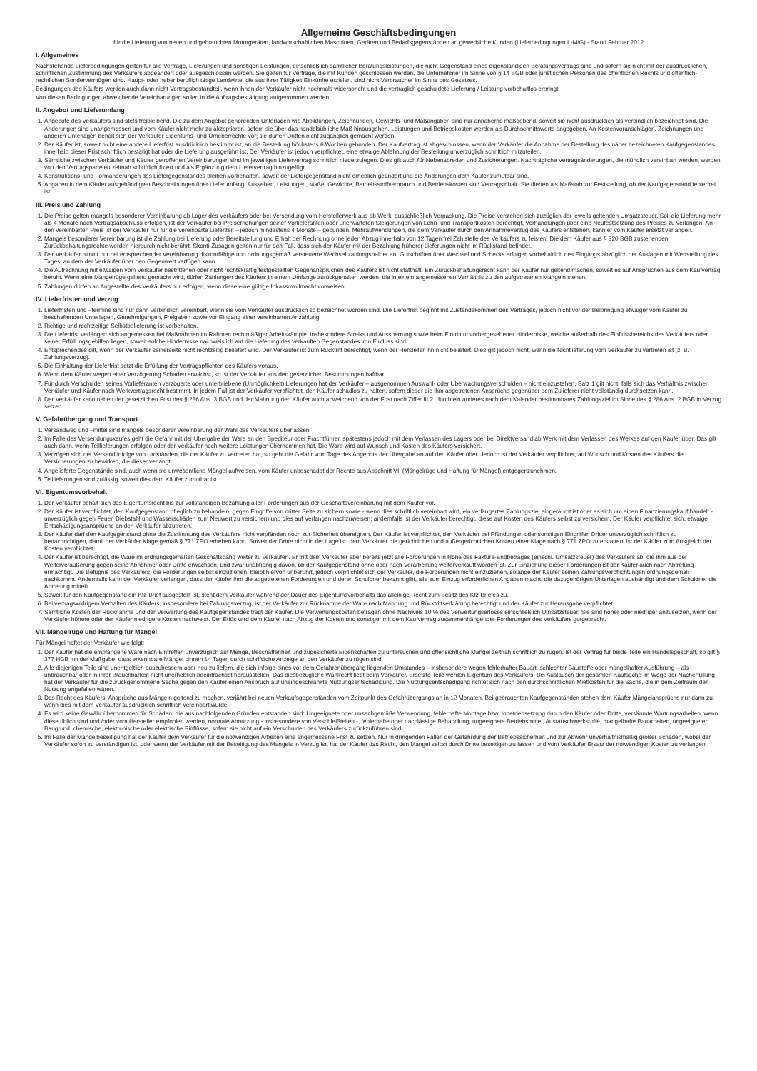Allgemeine Geschäftsbedingungen
für die Lieferung von neuen und gebrauchten Motorgeräten, landwirtschaftlichen Maschinen, Geräten und Bedarfsgegenständen an gewerbliche Kunden (Lieferbedingungen L-M/G) - Stand Februar 2012
I. Allgemeines
Nachstehende Lieferbedingungen gelten für alle Verträge, Lieferungen und sonstigen Leistungen, einschließlich sämtlicher Beratungsleistungen, die nicht Gegenstand eines eigenständigen Beratungsvertrags sind und sofern sie nicht mit der ausdrücklichen, schriftlichen Zustimmung des Verkäufers abgeändert oder ausgeschlossen werden. Sie gelten für Verträge, die mit Kunden geschlossen werden, die Unternehmer im Sinne von § 14 BGB oder juristischen Personen des öffentlichen Rechts und öffentlich-rechtlichen Sondervermögen sind. Haupt- oder nebenberuflich tätige Landwirte, die aus ihrer Tätigkeit Einkünfte erzielen, sind nicht Verbraucher im Sinne des Gesetzes.
Bedingungen des Käufers werden auch dann nicht Vertragsbestandteil, wenn ihnen der Verkäufer nicht nochmals widerspricht und die vertraglich geschuldete Lieferung / Leistung vorbehaltlos erbringt.
Von diesen Bedingungen abweichende Vereinbarungen sollen in die Auftragsbestätigung aufgenommen werden.
II. Angebot und Lieferumfang
1. Angebote des Verkäufers sind stets freibleibend. Die zu dem Angebot gehörenden Unterlagen wie Abbildungen, Zeichnungen, Gewichts- und Maßangaben sind nur annähernd maßgebend, soweit sie nicht ausdrücklich als verbindlich bezeichnet sind. Die Änderungen sind unangemessen und vom Käufer nicht mehr zu akzeptieren, sofern sie über das handelsübliche Maß hinausgehen. Leistungen und Betriebskosten werden als Durchschnittswerte angegeben. An Kostenvoranschlägen, Zeichnungen und anderen Unterlagen behält sich der Verkäufer Eigentums- und Urheberrechte vor; sie dürfen Dritten nicht zugänglich gemacht werden.
2. Der Käufer ist, soweit nicht eine andere Lieferfrist ausdrücklich bestimmt ist, an die Bestellung höchstens 6 Wochen gebunden. Der Kaufvertrag ist abgeschlossen, wenn der Verkäufer die Annahme der Bestellung des näher bezeichneten Kaufgegenstandes innerhalb dieser Frist schriftlich bestätigt hat oder die Lieferung ausgeführt ist. Der Verkäufer ist jedoch verpflichtet, eine etwaige Ablehnung der Bestellung unverzüglich schriftlich mitzuteilen.
3. Sämtliche zwischen Verkäufer und Käufer getroffenen Vereinbarungen sind im jeweiligen Liefervertrag schriftlich niederzulegen. Dies gilt auch für Nebenabreden und Zusicherungen. Nachträgliche Vertragsänderungen, die mündlich vereinbart werden, werden von den Vertragsparteien zeitnah schriftlich fixiert und als Ergänzung dem Liefervertrag hinzugefügt.
4. Konstruktions- und Formänderungen des Liefergegenstandes bleiben vorbehalten, soweit der Liefergegenstand nicht erheblich geändert und die Änderungen dem Käufer zumutbar sind.
5. Angaben in dem Käufer ausgehändigten Beschreibungen über Lieferumfang, Aussehen, Leistungen, Maße, Gewichte, Betriebsstoffverbrauch und Betriebskosten sind Vertragsinhalt. Sie dienen als Maßstab zur Feststellung, ob der Kaufgegenstand fehlerfrei ist.
III. Preis und Zahlung
1. Die Preise gelten mangels besonderer Vereinbarung ab Lager des Verkäufers oder bei Versendung vom Herstellerwerk aus ab Werk, ausschließlich Verpackung. Die Preise verstehen sich zuzüglich der jeweils geltenden Umsatzsteuer. Soll die Lieferung mehr als 4 Monate nach Vertragsabschluss erfolgen, ist der Verkäufer bei Preiserhöhungen seiner Vorlieferanten oder unerwarteten Steigerungen von Lohn- und Transportkosten berechtigt, Verhandlungen über eine Neufestsetzung des Preises zu verlangen. An den vereinbarten Preis ist der Verkäufer nur für die vereinbarte Lieferzeit – jedoch mindestens 4 Monate – gebunden. Mehraufwendungen, die dem Verkäufer durch den Annahmeverzug des Käufers entstehen, kann er vom Käufer ersetzt verlangen.
2. Mangels besonderer Vereinbarung ist die Zahlung bei Lieferung oder Bereitstellung und Erhalt der Rechnung ohne jeden Abzug innerhalb von 12 Tagen frei Zahlstelle des Verkäufers zu leisten. Die dem Käufer aus § 320 BGB zustehenden Zurückbehaltungsrechte werden hierdurch nicht berührt. Skonti-Zusagen gelten nur für den Fall, dass sich der Käufer mit der Bezahlung früherer Lieferungen nicht im Rückstand befindet.
3. Der Verkäufer nimmt nur bei entsprechender Vereinbarung diskontfähige und ordnungsgemäß versteuerte Wechsel zahlungshalber an. Gutschriften über Wechsel und Schecks erfolgen vorbehaltlich des Eingangs abzüglich der Auslagen mit Wertstellung des Tages, an dem der Verkäufer über den Gegenwert verfügen kann.
4. Die Aufrechnung mit etwaigen vom Verkäufer bestrittenen oder nicht rechtskräftig festgestellten Gegenansprüchen des Käufers ist nicht statthaft. Ein Zurückbehaltungsrecht kann der Käufer nur geltend machen, soweit es auf Ansprüchen aus dem Kaufvertrag beruht. Wenn eine Mängelrüge geltend gemacht wird, dürfen Zahlungen des Käufers in einem Umfange zurückgehalten werden, die in einem angemessenen Verhältnis zu den aufgetretenen Mängeln stehen.
5. Zahlungen dürfen an Angestellte des Verkäufers nur erfolgen, wenn diese eine gültige Inkassovollmacht vorweisen.
IV. Lieferfristen und Verzug
1. Lieferfristen und –termine sind nur dann verbindlich vereinbart, wenn sie vom Verkäufer ausdrücklich so bezeichnet worden sind. Die Lieferfrist beginnt mit Zustandekommen des Vertrages, jedoch nicht vor der Beibringung etwaiger vom Käufer zu beschaffenden Unterlagen, Genehmigungen, Freigaben sowie vor Eingang einer vereinbarten Anzahlung.
2. Richtige und rechtzeitige Selbstbelieferung ist vorbehalten.
3. Die Lieferfrist verlängert sich angemessen bei Maßnahmen im Rahmen rechtmäßiger Arbeitskämpfe, insbesondere Streiks und Aussperrung sowie beim Eintritt unvorhergesehener Hindernisse, welche außerhalb des Einflussbereichs des Verkäufers oder seiner Erfüllungsgehilfen liegen, soweit solche Hindernisse nachweislich auf die Lieferung des verkauften Gegenstandes von Einfluss sind.
4. Entsprechendes gilt, wenn der Verkäufer seinerseits nicht rechtzeitig beliefert wird. Der Verkäufer ist zum Rücktritt berechtigt, wenn der Hersteller ihn nicht beliefert. Dies gilt jedoch nicht, wenn die Nichtlieferung vom Verkäufer zu vertreten ist (z. B. Zahlungsverzug).
5. Die Einhaltung der Lieferfrist setzt die Erfüllung der Vertragspflichten des Käufers voraus.
6. Wenn dem Käufer wegen einer Verzögerung Schaden erwächst, so ist der Verkäufer aus den gesetzlichen Bestimmungen haftbar.
7. Für durch Verschulden seines Vorlieferanten verzögerte oder unterbliebene (Unmöglichkeit) Lieferungen hat der Verkäufer – ausgenommen Auswahl- oder Überwachungsverschulden – nicht einzustehen. Satz 1 gilt nicht, falls sich das Verhältnis zwischen Verkäufer und Käufer nach Werkvertragsrecht bestimmt. In jedem Fall ist der Verkäufer verpflichtet, den Käufer schadlos zu halten, sofern dieser die ihm abgetretenen Ansprüche gegenüber dem Zulieferer nicht vollständig durchsetzen kann.
8. Der Verkäufer kann neben der gesetzlichen Frist des § 286 Abs. 3 BGB und der Mahnung den Käufer auch abweichend von der Frist nach Ziffer III.2. durch ein anderes nach dem Kalender bestimmbares Zahlungsziel im Sinne des § 286 Abs. 2 BGB in Verzug setzen.
V. Gefahrübergang und Transport
1. Versandweg und –mittel sind mangels besonderer Vereinbarung der Wahl des Verkäufers überlassen.
2. Im Falle des Versendungskaufes geht die Gefahr mit der Übergabe der Ware an den Spediteur oder Frachtführer, spätestens jedoch mit dem Verlassen des Lagers oder bei Direktversand ab Werk mit dem Verlassen des Werkes auf den Käufer über. Das gilt auch dann, wenn Teillieferungen erfolgen oder der Verkäufer noch weitere Leistungen übernommen hat. Die Ware wird auf Wunsch und Kosten des Käufers versichert.
3. Verzögert sich der Versand infolge von Umständen, die der Käufer zu vertreten hat, so geht die Gefahr vom Tage des Angebots der Übergabe an auf den Käufer über. Jedoch ist der Verkäufer verpflichtet, auf Wunsch und Kosten des Käufers die Versicherungen zu bewirken, die dieser verlangt.
4. Angelieferte Gegenstände sind, auch wenn sie unwesentliche Mängel aufweisen, vom Käufer unbeschadet der Rechte aus Abschnitt VII (Mängelrüge und Haftung für Mängel) entgegenzunehmen.
5. Teillieferungen sind zulässig, soweit dies dem Käufer zumutbar ist.
VI. Eigentumsvorbehalt
1. Der Verkäufer behält sich das Eigentumsrecht bis zur vollständigen Bezahlung aller Forderungen aus der Geschäftsvereinbarung mit dem Käufer vor.
2. Der Käufer ist verpflichtet, den Kaufgegenstand pfleglich zu behandeln, gegen Eingriffe von dritter Seite zu sichern sowie - wenn dies schriftlich vereinbart wird, ein verlängertes Zahlungsziel eingeräumt ist oder es sich um einen Finanzierungskauf handelt - unverzüglich gegen Feuer, Diebstahl und Wasserschäden zum Neuwert zu versichern und dies auf Verlangen nachzuweisen; andernfalls ist der Verkäufer berechtigt, diese auf Kosten des Käufers selbst zu versichern. Der Käufer verpflichtet sich, etwaige Entschädigungsansprüche an den Verkäufer abzutreten.
3. Der Käufer darf den Kaufgegenstand ohne die Zustimmung des Verkäufers nicht verpfänden noch zur Sicherheit übereignen. Der Käufer ist verpflichtet, den Verkäufer bei Pfändungen oder sonstigen Eingriffen Dritter unverzüglich schriftlich zu benachrichtigen, damit der Verkäufer Klage gemäß § 771 ZPO erheben kann. Soweit der Dritte nicht in der Lage ist, dem Verkäufer die gerichtlichen und außergerichtlichen Kosten einer Klage nach § 771 ZPO zu erstatten, ist der Käufer zum Ausgleich der Kosten verpflichtet.
4. Der Käufer ist berechtigt, die Ware im ordnungsgemäßen Geschäftsgang weiter zu verkaufen. Er tritt dem Verkäufer aber bereits jetzt alle Forderungen in Höhe des Faktura-Endbetrages (einschl. Umsatzsteuer) des Verkäufers ab, die ihm aus der Weiterveräußerung gegen seine Abnehmer oder Dritte erwachsen, und zwar unabhängig davon, ob der Kaufgegenstand ohne oder nach Verarbeitung weiterverkauft worden ist. Zur Einziehung dieser Forderungen ist der Käufer auch nach Abtretung ermächtigt. Die Befugnis des Verkäufers, die Forderungen selbst einzuziehen, bleibt hiervon unberührt, jedoch verpflichtet sich der Verkäufer, die Forderungen nicht einzuziehen, solange der Käufer seinen Zahlungsverpflichtungen ordnungsgemäß nachkommt. Andernfalls kann der Verkäufer verlangen, dass der Käufer ihm die abgetretenen Forderungen und deren Schuldner bekannt gibt, alle zum Einzug erforderlichen Angaben macht, die dazugehörigen Unterlagen aushändigt und dem Schuldner die Abtretung mitteilt.
5. Soweit für den Kaufgegenstand ein Kfz-Brief ausgestellt ist, steht dem Verkäufer während der Dauer des Eigentumsvorbehalts das alleinige Recht zum Besitz des Kfz-Briefes zu.
6. Bei vertragswidrigem Verhalten des Käufers, insbesondere bei Zahlungsverzug, ist der Verkäufer zur Rücknahme der Ware nach Mahnung und Rücktrittserklärung berechtigt und der Käufer zur Herausgabe verpflichtet.
7. Sämtliche Kosten der Rücknahme und der Verwertung des Kaufgegenstandes trägt der Käufer. Die Verwertungskosten betragen ohne Nachweis 10 % des Verwertungserlöses einschließlich Umsatzsteuer. Sie sind höher oder niedriger anzusetzen, wenn der Verkäufer höhere oder der Käufer niedrigere Kosten nachweist. Der Erlös wird dem Käufer nach Abzug der Kosten und sonstiger mit dem Kaufvertrag zusammenhängender Forderungen des Verkäufers gutgebracht.
VII. Mängelrüge und Haftung für Mängel
Für Mängel haftet der Verkäufer wie folgt:
1. Der Käufer hat die empfangene Ware nach Eintreffen unverzüglich auf Menge, Beschaffenheit und zugesicherte Eigenschaften zu untersuchen und offensichtliche Mängel zeitnah schriftlich zu rügen. Ist der Vertrag für beide Teile ein Handelsgeschäft, so gilt § 377 HGB mit der Maßgabe, dass erkennbare Mängel binnen 14 Tagen durch schriftliche Anzeige an den Verkäufer zu rügen sind.
2. Alle diejenigen Teile sind unentgeltlich auszubessern oder neu zu liefern, die sich infolge eines vor dem Gefahrenübergang liegenden Umstandes – insbesondere wegen fehlerhafter Bauart, schlechter Baustoffe oder mangelhafter Ausführung – als unbrauchbar oder in ihrer Brauchbarkeit nicht unerheblich beeinträchtigt herausstellen. Das diesbezügliche Wahlrecht liegt beim Verkäufer. Ersetzte Teile werden Eigentum des Verkäufers. Bei Austausch der gesamten Kaufsache im Wege der Nacherfüllung hat der Verkäufer für die zurückgenommene Sache gegen den Käufer einen Anspruch auf uneingeschränkte Nutzungsentschädigung. Die Nutzungsentschädigung richtet sich nach den durchschnittlichen Mietkosten für die Sache, die in dem Zeitraum der Nutzung angefallen wären.
3. Das Recht des Käufers, Ansprüche aus Mängeln geltend zu machen, verjährt bei neuen Verkaufsgegenständen vom Zeitpunkt des Gefahrübergangs an in 12 Monaten. Bei gebrauchten Kaufgegenständen stehen dem Käufer Mängelansprüche nur dann zu, wenn dies mit dem Verkäufer ausdrücklich schriftlich vereinbart wurde.
4. Es wird keine Gewähr übernommen für Schäden, die aus nachfolgenden Gründen entstanden sind: Ungeeignete oder unsachgemäße Verwendung, fehlerhafte Montage bzw. Inbetriebsetzung durch den Käufer oder Dritte, versäumte Wartungsarbeiten, wenn diese üblich sind und /oder vom Hersteller empfohlen werden, normale Abnutzung - insbesondere von Verschleißteilen -, fehlerhafte oder nachlässige Behandlung, ungeeignete Betriebsmittel, Austauschwerkstoffe, mangelhafte Bauarbeiten, ungeeigneter Baugrund, chemische, elektronische oder elektrische Einflüsse, sofern sie nicht auf ein Verschulden des Verkäufers zurückzuführen sind.
5. Im Falle der Mängelbeseitigung hat der Käufer dem Verkäufer für die notwendigen Arbeiten eine angemessene Frist zu setzen. Nur in dringenden Fällen der Gefährdung der Betriebssicherheit und zur Abwehr unverhältnismäßig großer Schäden, wobei der Verkäufer sofort zu verständigen ist, oder wenn der Verkäufer mit der Beseitigung des Mangels in Verzug ist, hat der Käufer das Recht, den Mangel selbst durch Dritte beseitigen zu lassen und vom Verkäufer Ersatz der notwendigen Kosten zu verlangen.